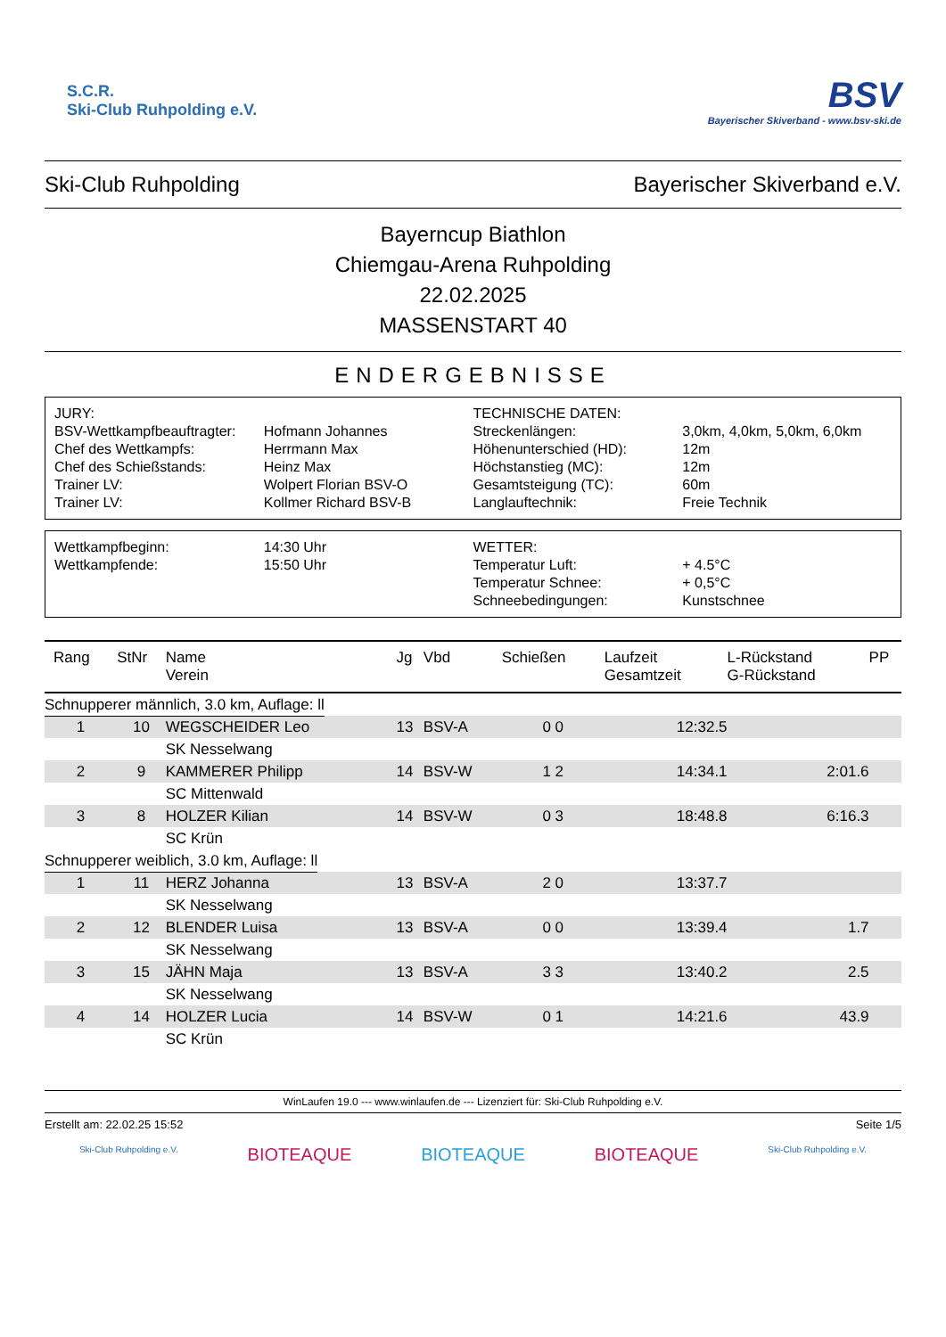S.C.R.
Ski-Club Ruhpolding e.V.
BSV
Bayerischer Skiverband - www.bsv-ski.de
Ski-Club Ruhpolding Bayerischer Skiverband e.V.
Bayerncup Biathlon
Chiemgau-Arena Ruhpolding
22.02.2025
MASSENSTART 40
ENDERGEBNISSE
| JURY: | | TECHNISCHE DATEN: | |
| BSV-Wettkampfbeauftragter: | Hofmann Johannes | Streckenlängen: | 3,0km, 4,0km, 5,0km, 6,0km |
| Chef des Wettkampfs: | Herrmann Max | Höhenunterschied (HD): | 12m |
| Chef des Schießstands: | Heinz Max | Höchstanstieg (MC): | 12m |
| Trainer LV: | Wolpert Florian BSV-O | Gesamtsteigung (TC): | 60m |
| Trainer LV: | Kollmer Richard BSV-B | Langlauftechnik: | Freie Technik |
| Wettkampfbeginn: | 14:30 Uhr | WETTER: | |
| Wettkampfende: | 15:50 Uhr | Temperatur Luft: | + 4.5°C |
| | | Temperatur Schnee: | + 0,5°C |
| | | Schneebedingungen: | Kunstschnee |
| Rang | StNr | Name Verein | Jg | Vbd | Schießen | Laufzeit Gesamtzeit | L-Rückstand G-Rückstand | PP |
| --- | --- | --- | --- | --- | --- | --- | --- | --- |
| Schnupperer männlich, 3.0 km, Auflage: ll | | | | | | | | |
| 1 | 10 | WEGSCHEIDER Leo | 13 | BSV-A | 0 0 | 12:32.5 | | |
| | | SK Nesselwang | | | | | | |
| 2 | 9 | KAMMERER Philipp | 14 | BSV-W | 1 2 | 14:34.1 | 2:01.6 | |
| | | SC Mittenwald | | | | | | |
| 3 | 8 | HOLZER Kilian | 14 | BSV-W | 0 3 | 18:48.8 | 6:16.3 | |
| | | SC Krün | | | | | | |
| Schnupperer weiblich, 3.0 km, Auflage: ll | | | | | | | | |
| 1 | 11 | HERZ Johanna | 13 | BSV-A | 2 0 | 13:37.7 | | |
| | | SK Nesselwang | | | | | | |
| 2 | 12 | BLENDER Luisa | 13 | BSV-A | 0 0 | 13:39.4 | 1.7 | |
| | | SK Nesselwang | | | | | | |
| 3 | 15 | JÄHN Maja | 13 | BSV-A | 3 3 | 13:40.2 | 2.5 | |
| | | SK Nesselwang | | | | | | |
| 4 | 14 | HOLZER Lucia | 14 | BSV-W | 0 1 | 14:21.6 | 43.9 | |
| | | SC Krün | | | | | | |
WinLaufen 19.0 --- www.winlaufen.de --- Lizenziert für: Ski-Club Ruhpolding e.V.
Erstellt am: 22.02.25 15:52 Seite 1/5
Ski-Club Ruhpolding e.V. BIOTEAQUE BIOTEAQUE BIOTEAQUE Ski-Club Ruhpolding e.V.